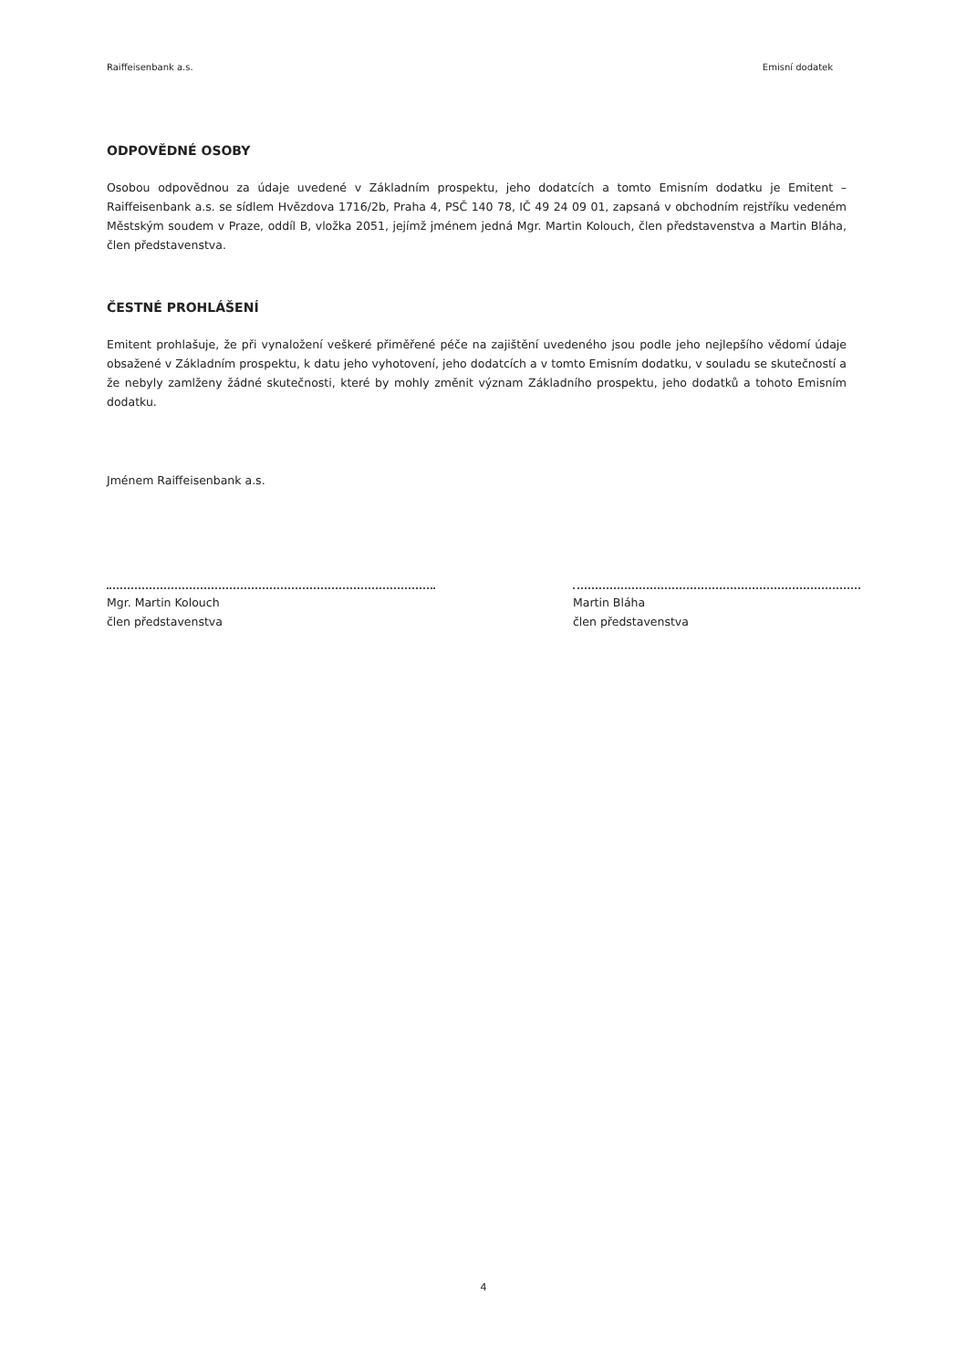Raiffeisenbank a.s. Emisní dodatek
ODPOVĚDNÉ OSOBY
Osobou odpovědnou za údaje uvedené v Základním prospektu, jeho dodatcích a tomto Emisním dodatku je Emitent – Raiffeisenbank a.s. se sídlem Hvězdova 1716/2b, Praha 4, PSČ 140 78, IČ 49 24 09 01, zapsaná v obchodním rejstříku vedeném Městským soudem v Praze, oddíl B, vložka 2051, jejímž jménem jedná Mgr. Martin Kolouch, člen představenstva a Martin Bláha, člen představenstva.
ČESTNÉ PROHLÁŠENÍ
Emitent prohlašuje, že při vynaložení veškeré přiměřené péče na zajištění uvedeného jsou podle jeho nejlepšího vědomí údaje obsažené v Základním prospektu, k datu jeho vyhotovení, jeho dodatcích a v tomto Emisním dodatku, v souladu se skutečností a že nebyly zamlženy žádné skutečnosti, které by mohly změnit význam Základního prospektu, jeho dodatků a tohoto Emisním dodatku.
Jménem Raiffeisenbank a.s.
Mgr. Martin Kolouch
člen představenstva
Martin Bláha
člen představenstva
4